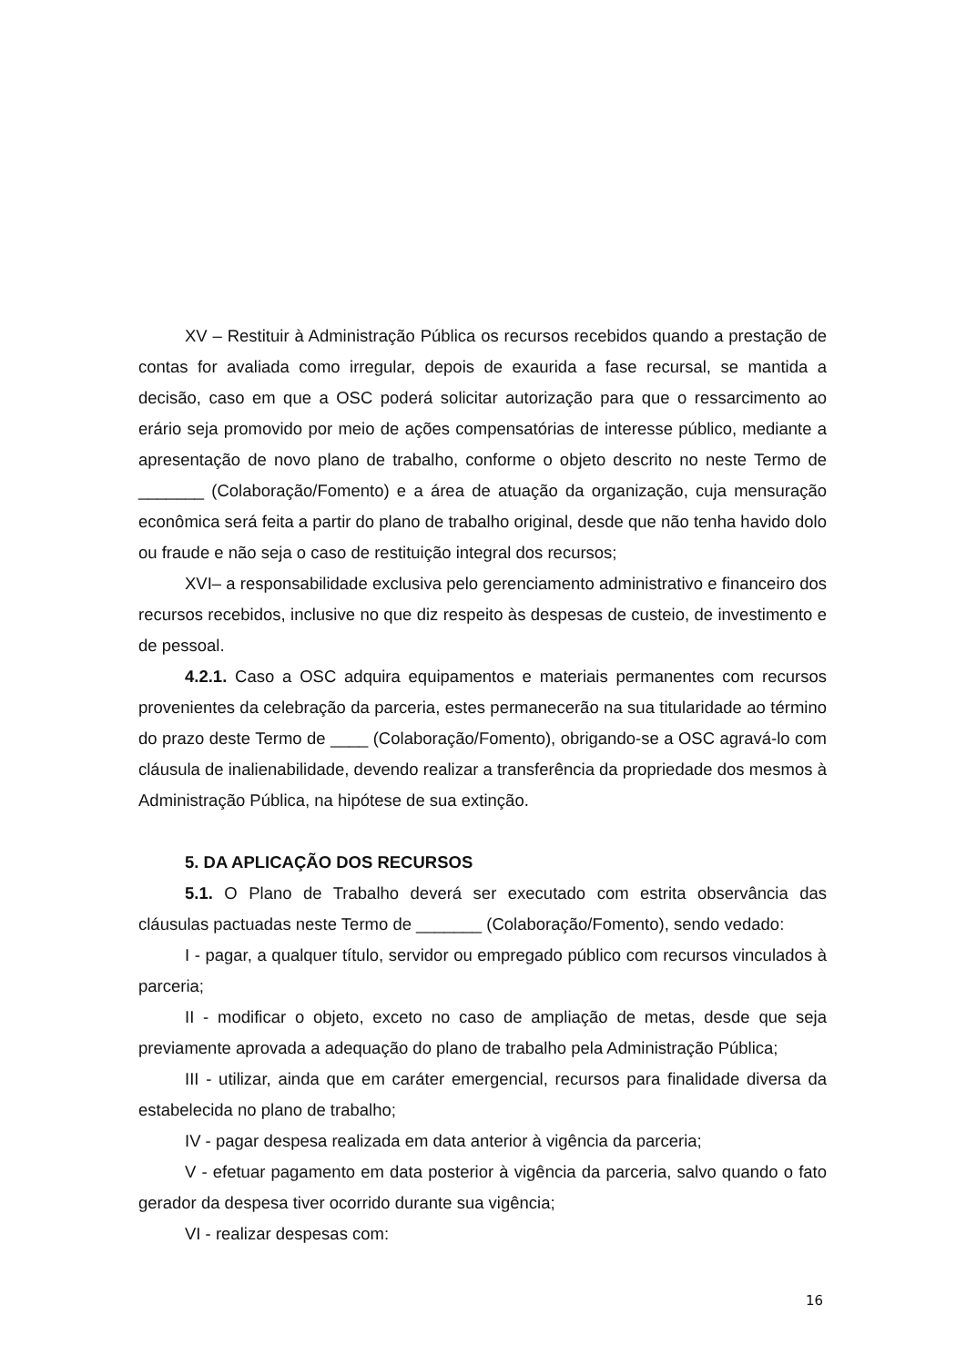XV – Restituir à Administração Pública os recursos recebidos quando a prestação de contas for avaliada como irregular, depois de exaurida a fase recursal, se mantida a decisão, caso em que a OSC poderá solicitar autorização para que o ressarcimento ao erário seja promovido por meio de ações compensatórias de interesse público, mediante a apresentação de novo plano de trabalho, conforme o objeto descrito no neste Termo de _______ (Colaboração/Fomento) e a área de atuação da organização, cuja mensuração econômica será feita a partir do plano de trabalho original, desde que não tenha havido dolo ou fraude e não seja o caso de restituição integral dos recursos;
XVI– a responsabilidade exclusiva pelo gerenciamento administrativo e financeiro dos recursos recebidos, inclusive no que diz respeito às despesas de custeio, de investimento e de pessoal.
4.2.1. Caso a OSC adquira equipamentos e materiais permanentes com recursos provenientes da celebração da parceria, estes permanecerão na sua titularidade ao término do prazo deste Termo de ____ (Colaboração/Fomento), obrigando-se a OSC agravá-lo com cláusula de inalienabilidade, devendo realizar a transferência da propriedade dos mesmos à Administração Pública, na hipótese de sua extinção.
5. DA APLICAÇÃO DOS RECURSOS
5.1. O Plano de Trabalho deverá ser executado com estrita observância das cláusulas pactuadas neste Termo de _______ (Colaboração/Fomento), sendo vedado:
I - pagar, a qualquer título, servidor ou empregado público com recursos vinculados à parceria;
II - modificar o objeto, exceto no caso de ampliação de metas, desde que seja previamente aprovada a adequação do plano de trabalho pela Administração Pública;
III - utilizar, ainda que em caráter emergencial, recursos para finalidade diversa da estabelecida no plano de trabalho;
IV - pagar despesa realizada em data anterior à vigência da parceria;
V - efetuar pagamento em data posterior à vigência da parceria, salvo quando o fato gerador da despesa tiver ocorrido durante sua vigência;
VI - realizar despesas com:
16